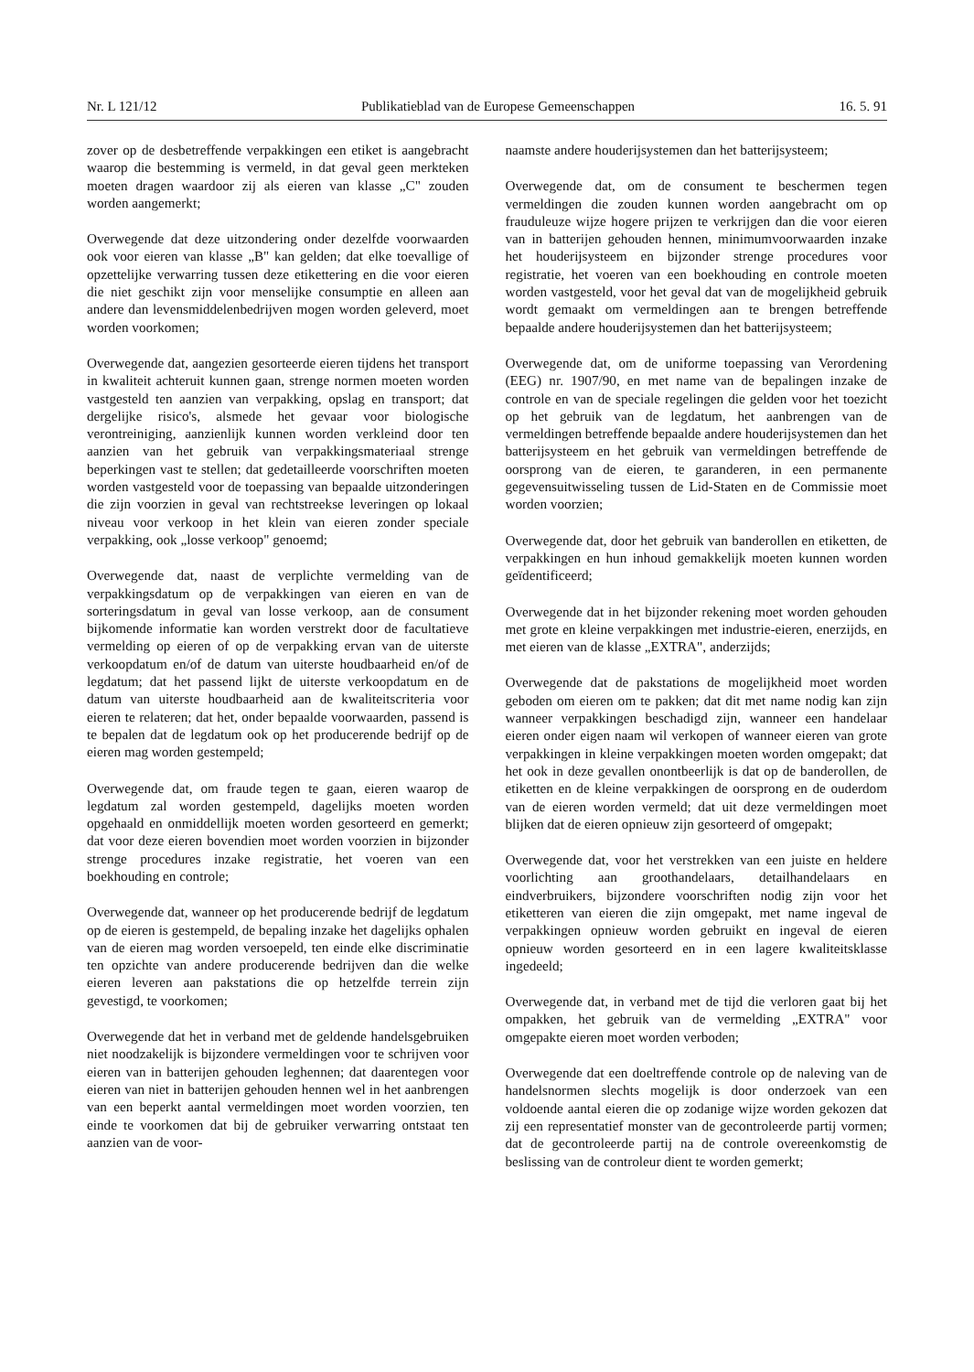Nr. L 121/12 Publikatieblad van de Europese Gemeenschappen 16. 5. 91
zover op de desbetreffende verpakkingen een etiket is aangebracht waarop die bestemming is vermeld, in dat geval geen merkteken moeten dragen waardoor zij als eieren van klasse „C" zouden worden aangemerkt;
Overwegende dat deze uitzondering onder dezelfde voorwaarden ook voor eieren van klasse „B" kan gelden; dat elke toevallige of opzettelijke verwarring tussen deze etikettering en die voor eieren die niet geschikt zijn voor menselijke consumptie en alleen aan andere dan levensmiddelenbedrijven mogen worden geleverd, moet worden voorkomen;
Overwegende dat, aangezien gesorteerde eieren tijdens het transport in kwaliteit achteruit kunnen gaan, strenge normen moeten worden vastgesteld ten aanzien van verpakking, opslag en transport; dat dergelijke risico's, alsmede het gevaar voor biologische verontreiniging, aanzienlijk kunnen worden verkleind door ten aanzien van het gebruik van verpakkingsmateriaal strenge beperkingen vast te stellen; dat gedetailleerde voorschriften moeten worden vastgesteld voor de toepassing van bepaalde uitzonderingen die zijn voorzien in geval van rechtstreekse leveringen op lokaal niveau voor verkoop in het klein van eieren zonder speciale verpakking, ook „losse verkoop" genoemd;
Overwegende dat, naast de verplichte vermelding van de verpakkingsdatum op de verpakkingen van eieren en van de sorteringsdatum in geval van losse verkoop, aan de consument bijkomende informatie kan worden verstrekt door de facultatieve vermelding op eieren of op de verpakking ervan van de uiterste verkoopdatum en/of de datum van uiterste houdbaarheid en/of de legdatum; dat het passend lijkt de uiterste verkoopdatum en de datum van uiterste houdbaarheid aan de kwaliteitscriteria voor eieren te relateren; dat het, onder bepaalde voorwaarden, passend is te bepalen dat de legdatum ook op het producerende bedrijf op de eieren mag worden gestempeld;
Overwegende dat, om fraude tegen te gaan, eieren waarop de legdatum zal worden gestempeld, dagelijks moeten worden opgehaald en onmiddellijk moeten worden gesorteerd en gemerkt; dat voor deze eieren bovendien moet worden voorzien in bijzonder strenge procedures inzake registratie, het voeren van een boekhouding en controle;
Overwegende dat, wanneer op het producerende bedrijf de legdatum op de eieren is gestempeld, de bepaling inzake het dagelijks ophalen van de eieren mag worden versoepeld, ten einde elke discriminatie ten opzichte van andere producerende bedrijven dan die welke eieren leveren aan pakstations die op hetzelfde terrein zijn gevestigd, te voorkomen;
Overwegende dat het in verband met de geldende handelsgebruiken niet noodzakelijk is bijzondere vermeldingen voor te schrijven voor eieren van in batterijen gehouden leghennen; dat daarentegen voor eieren van niet in batterijen gehouden hennen wel in het aanbrengen van een beperkt aantal vermeldingen moet worden voorzien, ten einde te voorkomen dat bij de gebruiker verwarring ontstaat ten aanzien van de voor-
naamste andere houderijsystemen dan het batterijsysteem;
Overwegende dat, om de consument te beschermen tegen vermeldingen die zouden kunnen worden aangebracht om op frauduleuze wijze hogere prijzen te verkrijgen dan die voor eieren van in batterijen gehouden hennen, minimumvoorwaarden inzake het houderijsysteem en bijzonder strenge procedures voor registratie, het voeren van een boekhouding en controle moeten worden vastgesteld, voor het geval dat van de mogelijkheid gebruik wordt gemaakt om vermeldingen aan te brengen betreffende bepaalde andere houderijsystemen dan het batterijsysteem;
Overwegende dat, om de uniforme toepassing van Verordening (EEG) nr. 1907/90, en met name van de bepalingen inzake de controle en van de speciale regelingen die gelden voor het toezicht op het gebruik van de legdatum, het aanbrengen van de vermeldingen betreffende bepaalde andere houderijsystemen dan het batterijsysteem en het gebruik van vermeldingen betreffende de oorsprong van de eieren, te garanderen, in een permanente gegevensuitwisseling tussen de Lid-Staten en de Commissie moet worden voorzien;
Overwegende dat, door het gebruik van banderollen en etiketten, de verpakkingen en hun inhoud gemakkelijk moeten kunnen worden geïdentificeerd;
Overwegende dat in het bijzonder rekening moet worden gehouden met grote en kleine verpakkingen met industrie-eieren, enerzijds, en met eieren van de klasse „EXTRA", anderzijds;
Overwegende dat de pakstations de mogelijkheid moet worden geboden om eieren om te pakken; dat dit met name nodig kan zijn wanneer verpakkingen beschadigd zijn, wanneer een handelaar eieren onder eigen naam wil verkopen of wanneer eieren van grote verpakkingen in kleine verpakkingen moeten worden omgepakt; dat het ook in deze gevallen onontbeerlijk is dat op de banderollen, de etiketten en de kleine verpakkingen de oorsprong en de ouderdom van de eieren worden vermeld; dat uit deze vermeldingen moet blijken dat de eieren opnieuw zijn gesorteerd of omgepakt;
Overwegende dat, voor het verstrekken van een juiste en heldere voorlichting aan groothandelaars, detailhandelaars en eindverbruikers, bijzondere voorschriften nodig zijn voor het etiketteren van eieren die zijn omgepakt, met name ingeval de verpakkingen opnieuw worden gebruikt en ingeval de eieren opnieuw worden gesorteerd en in een lagere kwaliteitsklasse ingedeeld;
Overwegende dat, in verband met de tijd die verloren gaat bij het ompakken, het gebruik van de vermelding „EXTRA" voor omgepakte eieren moet worden verboden;
Overwegende dat een doeltreffende controle op de naleving van de handelsnormen slechts mogelijk is door onderzoek van een voldoende aantal eieren die op zodanige wijze worden gekozen dat zij een representatief monster van de gecontroleerde partij vormen; dat de gecontroleerde partij na de controle overeenkomstig de beslissing van de controleur dient te worden gemerkt;